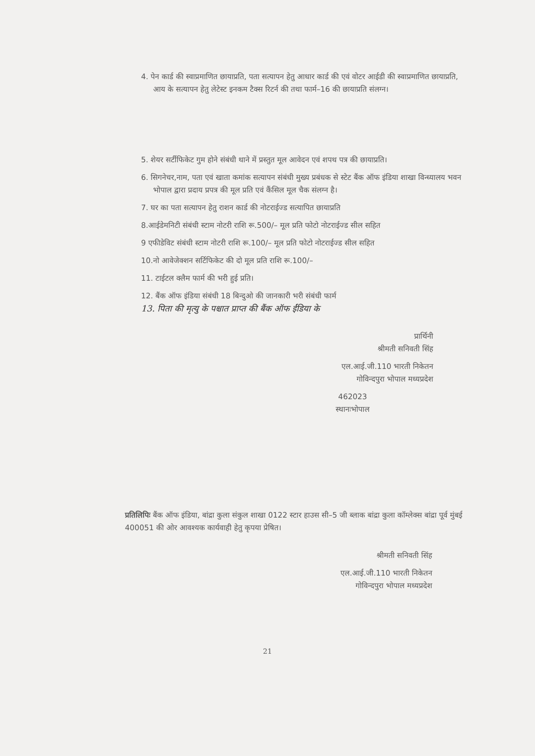4. पेन कार्ड की स्वाप्रमाणित छायाप्रति, पता सत्यापन हेतु आधार कार्ड की एवं वोटर आईडी की स्वाप्रमाणित छायाप्रति, आय के सत्यापन हेतु लेटेस्ट इनकम टैक्स रिटर्न की तथा फार्म–16 की छायाप्रति संलग्न।
5. शेयर सर्टीफिकेट गुम होने संबंधी थाने में प्रस्तुत मूल आवेदन एवं शपथ पत्र की छायाप्रति।
6. सिगनेचर,नाम, पता एवं खाता कमांक सत्यापन संबंधी मुख्य प्रबंधक से स्टेट बैंक ऑफ इंडिया शाखा विन्ध्यालय भवन भोपाल द्वारा प्रदाय प्रपत्र की मूल प्रति एवं कैंसिल मूल चैक संलग्न है।
7. घर का पता सत्यापन हेतु राशन कार्ड की नोटराईज्ड सत्यापित छायाप्रति
8.आईडेमनिटी संबंधी स्टाम नोटरी राशि रू.500/– मूल प्रति फोटो नोटराईज्ड सील सहित
9 एफीडेविट संबंधी स्टाम नोटरी राशि रू.100/– मूल प्रति फोटो नोटराईज्ड सील सहित
10.नो आवेजेक्शन सर्टिफिकेट की दो मूल प्रति राशि रू.100/–
11. टाईटल क्लैम फार्म की भरी हुई प्रति।
12. बैंक ऑफ इंडिया संबंधी 18 बिन्दुओ की जानकारी भरी संबंधी फार्म
13. पिता की मृत्यु के पश्चात प्राप्त की बैंक ऑफ ईंडिया के
प्रार्थिनी
श्रीमती सनिवती सिंह
एल.आई.जी.110 भारती निकेतन
गोविन्दपुरा भोपाल मध्यप्रदेश
462023
स्थानःभोपाल
प्रतिलिपिः बैंक ऑफ इंडिया, बांद्रा कुला संकुल शाखा 0122 स्टार हाउस सी–5 जी ब्लाक बांद्रा कुला कॉम्लेक्स बांद्रा पूर्व मुंबई 400051 की ओर आवश्यक कार्यवाही हेतु कृपया प्रेषित।
श्रीमती सनिवती सिंह
एल.आई.जी.110 भारती निकेतन
गोविन्दपुरा भोपाल मध्यप्रदेश
21